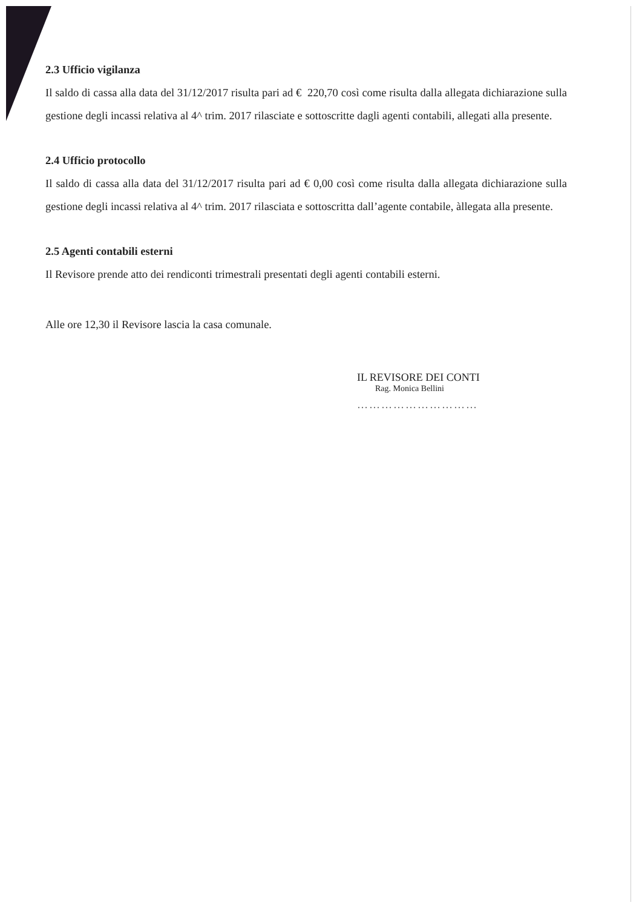2.3 Ufficio vigilanza
Il saldo di cassa alla data del 31/12/2017 risulta pari ad € 220,70 così come risulta dalla allegata dichiarazione sulla gestione degli incassi relativa al 4^ trim. 2017 rilasciate e sottoscritte dagli agenti contabili, allegati alla presente.
2.4 Ufficio protocollo
Il saldo di cassa alla data del 31/12/2017 risulta pari ad € 0,00 così come risulta dalla allegata dichiarazione sulla gestione degli incassi relativa al 4^ trim. 2017 rilasciata e sottoscritta dall’agente contabile, àllegata alla presente.
2.5 Agenti contabili esterni
Il Revisore prende atto dei rendiconti trimestrali presentati degli agenti contabili esterni.
Alle ore 12,30 il Revisore lascia la casa comunale.
IL REVISORE DEI CONTI
Rag. Monica Bellini
…………………………